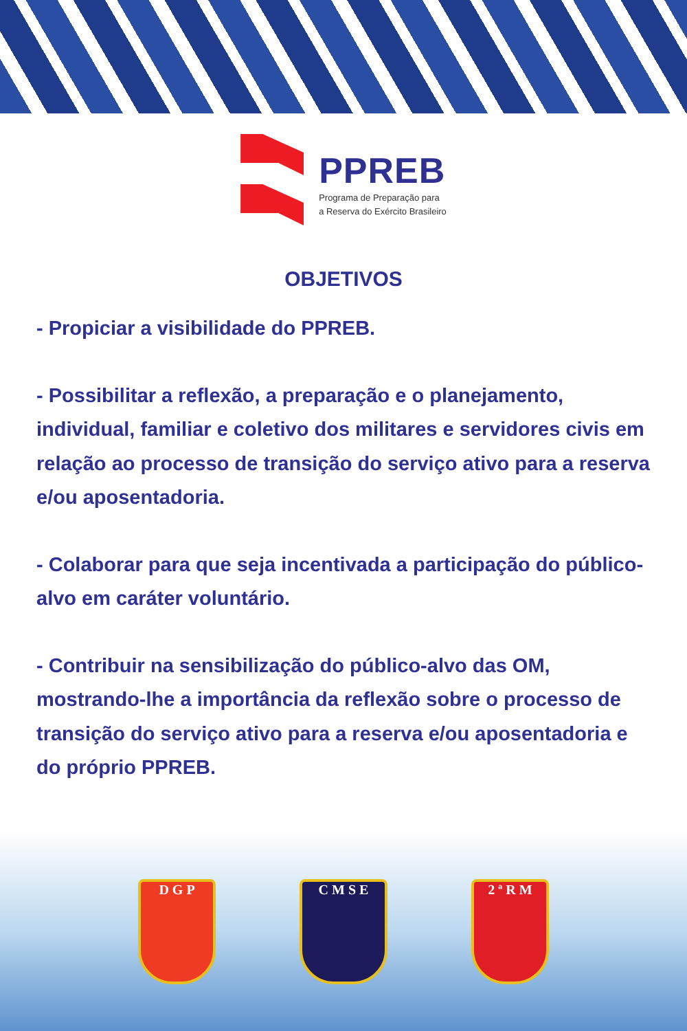PPREB
Programa de Preparação para
a Reserva do Exército Brasileiro
OBJETIVOS
- Propiciar a visibilidade do PPREB.
- Possibilitar a reflexão, a preparação e o planejamento, individual, familiar e coletivo dos militares e servidores civis em relação ao processo de transição do serviço ativo para a reserva e/ou aposentadoria.
- Colaborar para que seja incentivada a participação do público-alvo em caráter voluntário.
- Contribuir na sensibilização do público-alvo das OM, mostrando-lhe a importância da reflexão sobre o processo de transição do serviço ativo para a reserva e/ou aposentadoria e do próprio PPREB.
D G P C M S E 2 ª R M